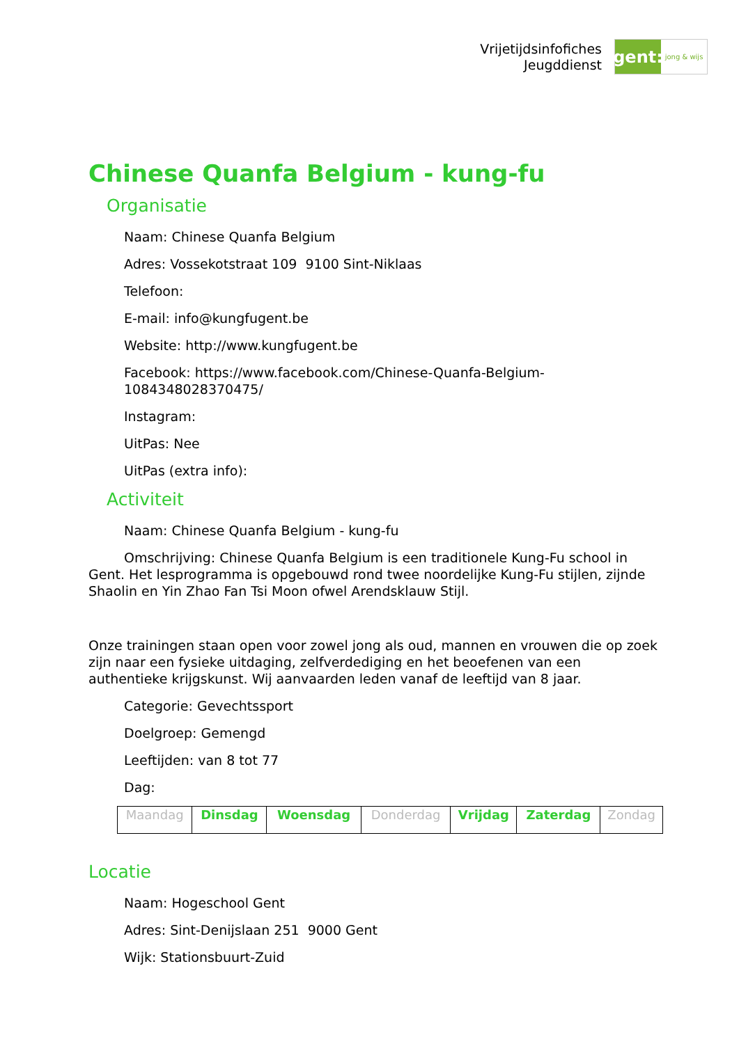Vrijetijdsinfofiches
Jeugddienst
gent:
jong & wijs
Chinese Quanfa Belgium - kung-fu
Organisatie
Naam: Chinese Quanfa Belgium
Adres: Vossekotstraat 109 9100 Sint-Niklaas
Telefoon:
E-mail: info@kungfugent.be
Website: http://www.kungfugent.be
Facebook: https://www.facebook.com/Chinese-Quanfa-Belgium-1084348028370475/
Instagram:
UitPas: Nee
UitPas (extra info):
Activiteit
Naam: Chinese Quanfa Belgium - kung-fu
Omschrijving: Chinese Quanfa Belgium is een traditionele Kung-Fu school in Gent. Het lesprogramma is opgebouwd rond twee noordelijke Kung-Fu stijlen, zijnde Shaolin en Yin Zhao Fan Tsi Moon ofwel Arendsklauw Stijl.
Onze trainingen staan open voor zowel jong als oud, mannen en vrouwen die op zoek zijn naar een fysieke uitdaging, zelfverdediging en het beoefenen van een authentieke krijgskunst. Wij aanvaarden leden vanaf de leeftijd van 8 jaar.
Categorie: Gevechtssport
Doelgroep: Gemengd
Leeftijden: van 8 tot 77
Dag:
| Maandag | Dinsdag | Woensdag | Donderdag | Vrijdag | Zaterdag | Zondag |
Locatie
Naam: Hogeschool Gent
Adres: Sint-Denijslaan 251 9000 Gent
Wijk: Stationsbuurt-Zuid